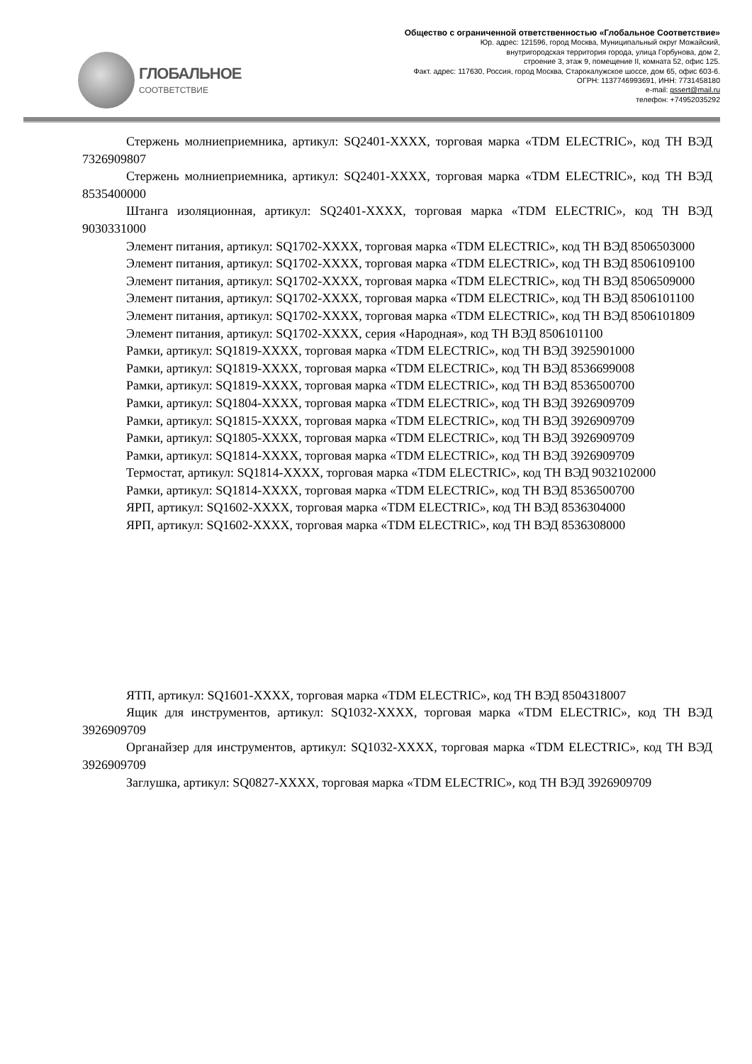ГЛОБАЛЬНОЕ
СООТВЕТСТВИЕ
Общество с ограниченной ответственностью «Глобальное Соответствие»
Юр. адрес: 121596, город Москва, Муниципальный округ Можайский,
внутригородская территория города, улица Горбунова, дом 2,
строение 3, этаж 9, помещение II, комната 52, офис 125.
Факт. адрес: 117630, Россия, город Москва, Старокалужское шоссе, дом 65, офис 603-6.
ОГРН: 1137746993691, ИНН: 7731458180
e-mail: gssert@mail.ru
телефон: +74952035292
Стержень молниеприемника, артикул: SQ2401-XXXX, торговая марка «TDM ELECTRIC», код ТН ВЭД 7326909807
Стержень молниеприемника, артикул: SQ2401-XXXX, торговая марка «TDM ELECTRIC», код ТН ВЭД 8535400000
Штанга изоляционная, артикул: SQ2401-XXXX, торговая марка «TDM ELECTRIC», код ТН ВЭД 9030331000
Элемент питания, артикул: SQ1702-XXXX, торговая марка «TDM ELECTRIC», код ТН ВЭД 8506503000
Элемент питания, артикул: SQ1702-XXXX, торговая марка «TDM ELECTRIC», код ТН ВЭД 8506109100
Элемент питания, артикул: SQ1702-XXXX, торговая марка «TDM ELECTRIC», код ТН ВЭД 8506509000
Элемент питания, артикул: SQ1702-XXXX, торговая марка «TDM ELECTRIC», код ТН ВЭД 8506101100
Элемент питания, артикул: SQ1702-XXXX, торговая марка «TDM ELECTRIC», код ТН ВЭД 8506101809
Элемент питания, артикул: SQ1702-XXXX, серия «Народная», код ТН ВЭД 8506101100
Рамки, артикул: SQ1819-XXXX, торговая марка «TDM ELECTRIC», код ТН ВЭД 3925901000
Рамки, артикул: SQ1819-XXXX, торговая марка «TDM ELECTRIC», код ТН ВЭД 8536699008
Рамки, артикул: SQ1819-XXXX, торговая марка «TDM ELECTRIC», код ТН ВЭД 8536500700
Рамки, артикул: SQ1804-XXXX, торговая марка «TDM ELECTRIC», код ТН ВЭД 3926909709
Рамки, артикул: SQ1815-XXXX, торговая марка «TDM ELECTRIC», код ТН ВЭД 3926909709
Рамки, артикул: SQ1805-XXXX, торговая марка «TDM ELECTRIC», код ТН ВЭД 3926909709
Рамки, артикул: SQ1814-XXXX, торговая марка «TDM ELECTRIC», код ТН ВЭД 3926909709
Термостат, артикул: SQ1814-XXXX, торговая марка «TDM ELECTRIC», код ТН ВЭД 9032102000
Рамки, артикул: SQ1814-XXXX, торговая марка «TDM ELECTRIC», код ТН ВЭД 8536500700
ЯРП, артикул: SQ1602-XXXX, торговая марка «TDM ELECTRIC», код ТН ВЭД 8536304000
ЯРП, артикул: SQ1602-XXXX, торговая марка «TDM ELECTRIC», код ТН ВЭД 8536308000
ЯТП, артикул: SQ1601-XXXX, торговая марка «TDM ELECTRIC», код ТН ВЭД 8504318007
Ящик для инструментов, артикул: SQ1032-XXXX, торговая марка «TDM ELECTRIC», код ТН ВЭД 3926909709
Органайзер для инструментов, артикул: SQ1032-XXXX, торговая марка «TDM ELECTRIC», код ТН ВЭД 3926909709
Заглушка, артикул: SQ0827-XXXX, торговая марка «TDM ELECTRIC», код ТН ВЭД 3926909709